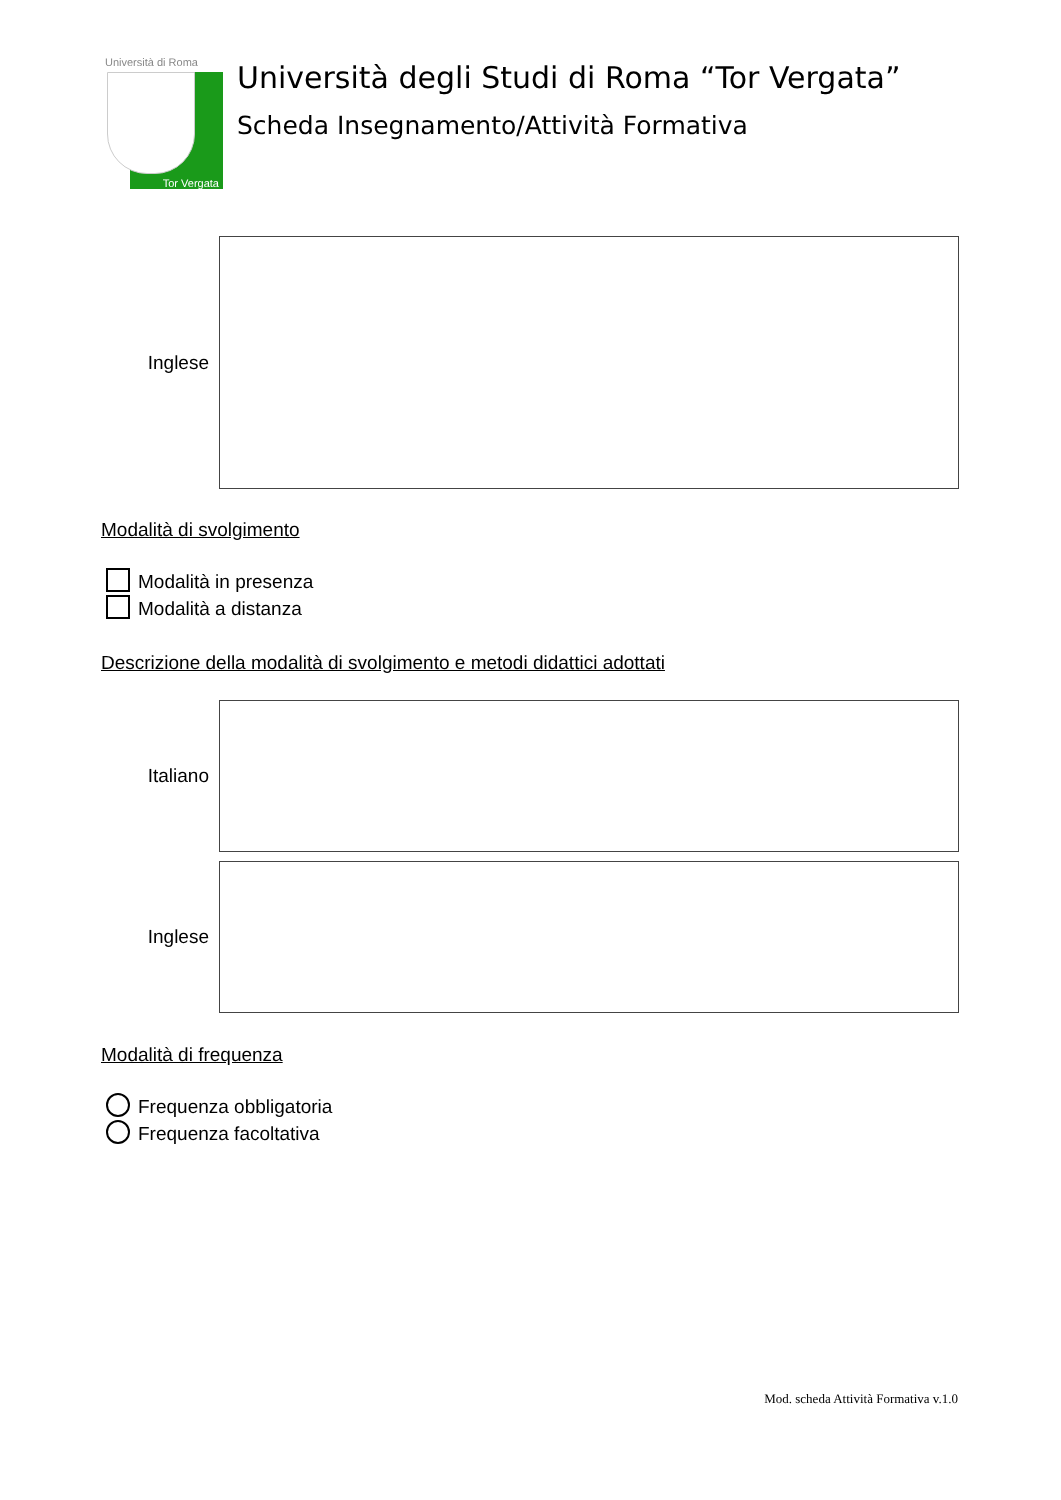Università di Roma
Tor Vergata
Università degli Studi di Roma “Tor Vergata”
Scheda Insegnamento/Attività Formativa
Inglese
Modalità di svolgimento
Modalità in presenza
Modalità a distanza
Descrizione della modalità di svolgimento e metodi didattici adottati
Italiano
Inglese
Modalità di frequenza
Frequenza obbligatoria
Frequenza facoltativa
Mod. scheda Attività Formativa v.1.0